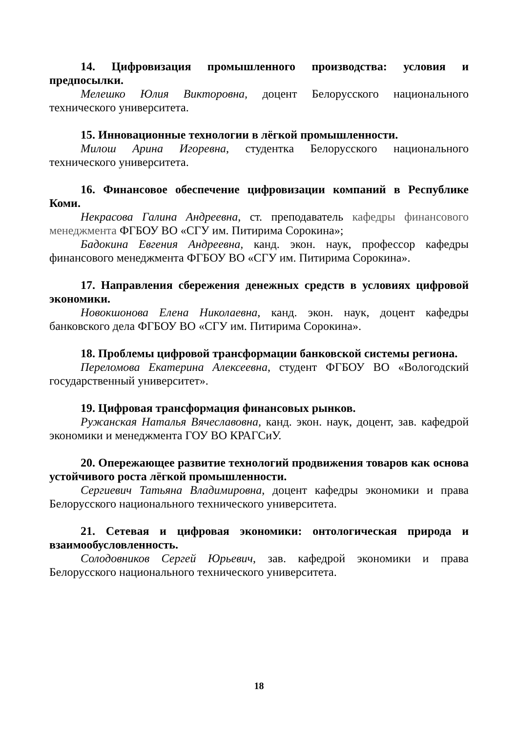14. Цифровизация промышленного производства: условия и предпосылки.
Мелешко Юлия Викторовна, доцент Белорусского национального технического университета.
15. Инновационные технологии в лёгкой промышленности.
Милош Арина Игоревна, студентка Белорусского национального технического университета.
16. Финансовое обеспечение цифровизации компаний в Республике Коми.
Некрасова Галина Андреевна, ст. преподаватель кафедры финансового менеджмента ФГБОУ ВО «СГУ им. Питирима Сорокина»;
Бадокина Евгения Андреевна, канд. экон. наук, профессор кафедры финансового менеджмента ФГБОУ ВО «СГУ им. Питирима Сорокина».
17. Направления сбережения денежных средств в условиях цифровой экономики.
Новокшонова Елена Николаевна, канд. экон. наук, доцент кафедры банковского дела ФГБОУ ВО «СГУ им. Питирима Сорокина».
18. Проблемы цифровой трансформации банковской системы региона.
Переломова Екатерина Алексеевна, студент ФГБОУ ВО «Вологодский государственный университет».
19. Цифровая трансформация финансовых рынков.
Ружанская Наталья Вячеславовна, канд. экон. наук, доцент, зав. кафедрой экономики и менеджмента ГОУ ВО КРАГСиУ.
20. Опережающее развитие технологий продвижения товаров как основа устойчивого роста лёгкой промышленности.
Сергиевич Татьяна Владимировна, доцент кафедры экономики и права Белорусского национального технического университета.
21. Сетевая и цифровая экономики: онтологическая природа и взаимообусловленность.
Солодовников Сергей Юрьевич, зав. кафедрой экономики и права Белорусского национального технического университета.
18